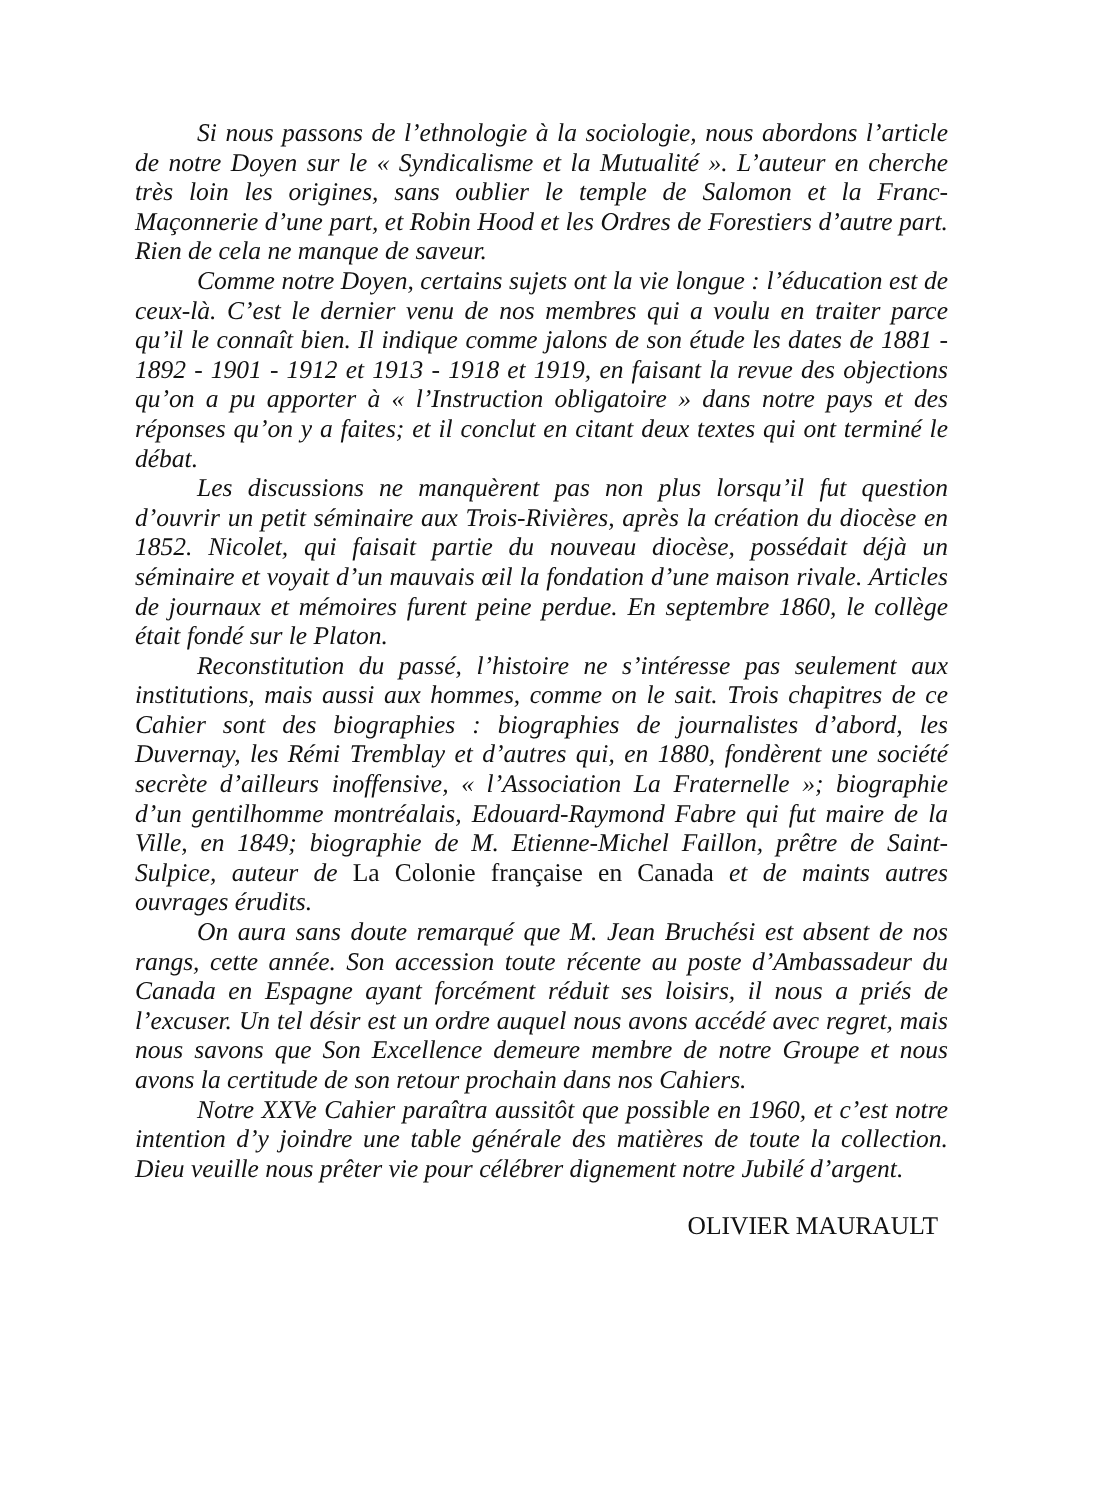Si nous passons de l’ethnologie à la sociologie, nous abordons l’article de notre Doyen sur le « Syndicalisme et la Mutualité ». L’auteur en cherche très loin les origines, sans oublier le temple de Salomon et la Franc-Maçonnerie d’une part, et Robin Hood et les Ordres de Forestiers d’autre part. Rien de cela ne manque de saveur.
Comme notre Doyen, certains sujets ont la vie longue : l’éducation est de ceux-là. C’est le dernier venu de nos membres qui a voulu en traiter parce qu’il le connaît bien. Il indique comme jalons de son étude les dates de 1881 - 1892 - 1901 - 1912 et 1913 - 1918 et 1919, en faisant la revue des objections qu’on a pu apporter à « l’Instruction obligatoire » dans notre pays et des réponses qu’on y a faites; et il conclut en citant deux textes qui ont terminé le débat.
Les discussions ne manquèrent pas non plus lorsqu’il fut question d’ouvrir un petit séminaire aux Trois-Rivières, après la création du diocèse en 1852. Nicolet, qui faisait partie du nouveau diocèse, possédait déjà un séminaire et voyait d’un mauvais œil la fondation d’une maison rivale. Articles de journaux et mémoires furent peine perdue. En septembre 1860, le collège était fondé sur le Platon.
Reconstitution du passé, l’histoire ne s’intéresse pas seulement aux institutions, mais aussi aux hommes, comme on le sait. Trois chapitres de ce Cahier sont des biographies : biographies de journalistes d’abord, les Duvernay, les Rémi Tremblay et d’autres qui, en 1880, fondèrent une société secrète d’ailleurs inoffensive, « l’Association La Fraternelle »; biographie d’un gentilhomme montréalais, Edouard-Raymond Fabre qui fut maire de la Ville, en 1849; biographie de M. Etienne-Michel Faillon, prêtre de Saint-Sulpice, auteur de La Colonie française en Canada et de maints autres ouvrages érudits.
On aura sans doute remarqué que M. Jean Bruchési est absent de nos rangs, cette année. Son accession toute récente au poste d’Ambassadeur du Canada en Espagne ayant forcément réduit ses loisirs, il nous a priés de l’excuser. Un tel désir est un ordre auquel nous avons accédé avec regret, mais nous savons que Son Excellence demeure membre de notre Groupe et nous avons la certitude de son retour prochain dans nos Cahiers.
Notre XXVe Cahier paraîtra aussitôt que possible en 1960, et c’est notre intention d’y joindre une table générale des matières de toute la collection. Dieu veuille nous prêter vie pour célébrer dignement notre Jubilé d’argent.
OLIVIER MAURAULT